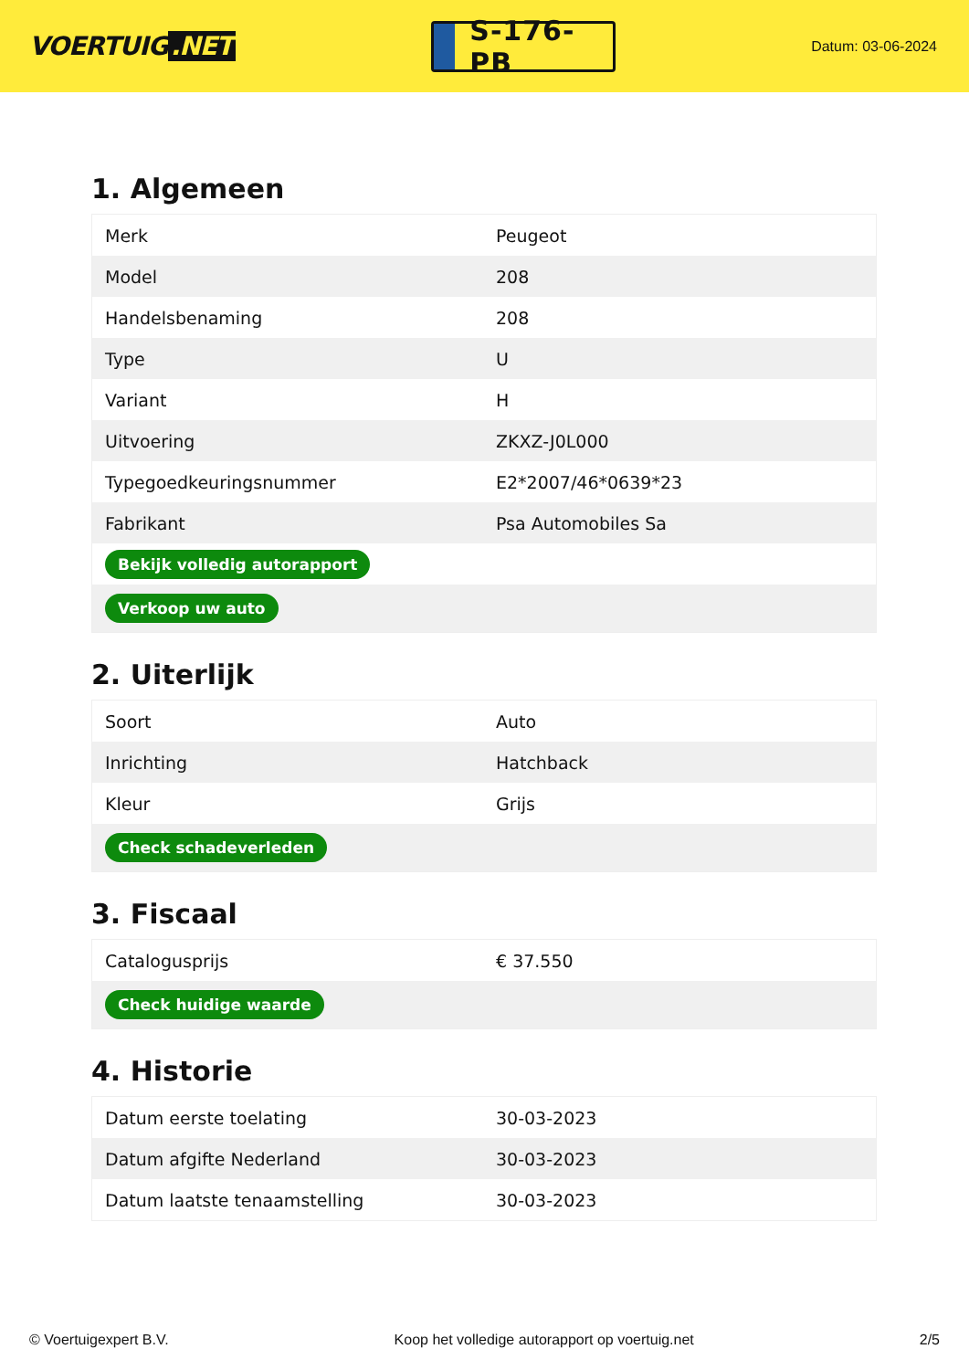VOERTUIG.NET
S-176-PB
Datum: 03-06-2024
1. Algemeen
| Merk | Peugeot |
| Model | 208 |
| Handelsbenaming | 208 |
| Type | U |
| Variant | H |
| Uitvoering | ZKXZ-J0L000 |
| Typegoedkeuringsnummer | E2*2007/46*0639*23 |
| Fabrikant | Psa Automobiles Sa |
| Bekijk volledig autorapport | |
| Verkoop uw auto | |
2. Uiterlijk
| Soort | Auto |
| Inrichting | Hatchback |
| Kleur | Grijs |
| Check schadeverleden | |
3. Fiscaal
| Catalogusprijs | € 37.550 |
| Check huidige waarde | |
4. Historie
| Datum eerste toelating | 30-03-2023 |
| Datum afgifte Nederland | 30-03-2023 |
| Datum laatste tenaamstelling | 30-03-2023 |
© Voertuigexpert B.V. Koop het volledige autorapport op voertuig.net 2/5